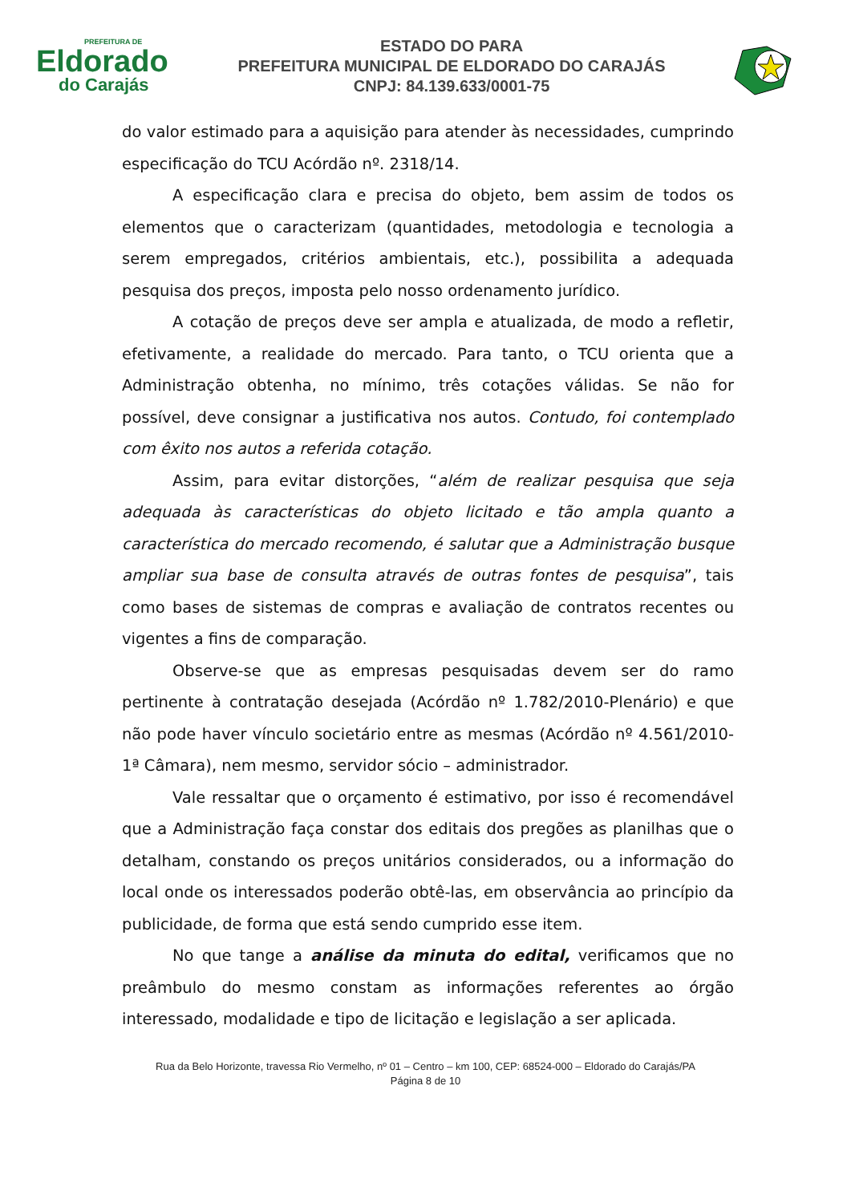PREFEITURA DE
Eldorado
do Carajás
ESTADO DO PARA
PREFEITURA MUNICIPAL DE ELDORADO DO CARAJÁS
CNPJ: 84.139.633/0001-75
do valor estimado para a aquisição para atender às necessidades, cumprindo especificação do TCU Acórdão nº. 2318/14.
A especificação clara e precisa do objeto, bem assim de todos os elementos que o caracterizam (quantidades, metodologia e tecnologia a serem empregados, critérios ambientais, etc.), possibilita a adequada pesquisa dos preços, imposta pelo nosso ordenamento jurídico.
A cotação de preços deve ser ampla e atualizada, de modo a refletir, efetivamente, a realidade do mercado. Para tanto, o TCU orienta que a Administração obtenha, no mínimo, três cotações válidas. Se não for possível, deve consignar a justificativa nos autos. Contudo, foi contemplado com êxito nos autos a referida cotação.
Assim, para evitar distorções, “além de realizar pesquisa que seja adequada às características do objeto licitado e tão ampla quanto a característica do mercado recomendo, é salutar que a Administração busque ampliar sua base de consulta através de outras fontes de pesquisa”, tais como bases de sistemas de compras e avaliação de contratos recentes ou vigentes a fins de comparação.
Observe-se que as empresas pesquisadas devem ser do ramo pertinente à contratação desejada (Acórdão nº 1.782/2010-Plenário) e que não pode haver vínculo societário entre as mesmas (Acórdão nº 4.561/2010-1ª Câmara), nem mesmo, servidor sócio – administrador.
Vale ressaltar que o orçamento é estimativo, por isso é recomendável que a Administração faça constar dos editais dos pregões as planilhas que o detalham, constando os preços unitários considerados, ou a informação do local onde os interessados poderão obtê-las, em observância ao princípio da publicidade, de forma que está sendo cumprido esse item.
No que tange a análise da minuta do edital, verificamos que no preâmbulo do mesmo constam as informações referentes ao órgão interessado, modalidade e tipo de licitação e legislação a ser aplicada.
Rua da Belo Horizonte, travessa Rio Vermelho, nº 01 – Centro – km 100, CEP: 68524-000 – Eldorado do Carajás/PA
Página 8 de 10